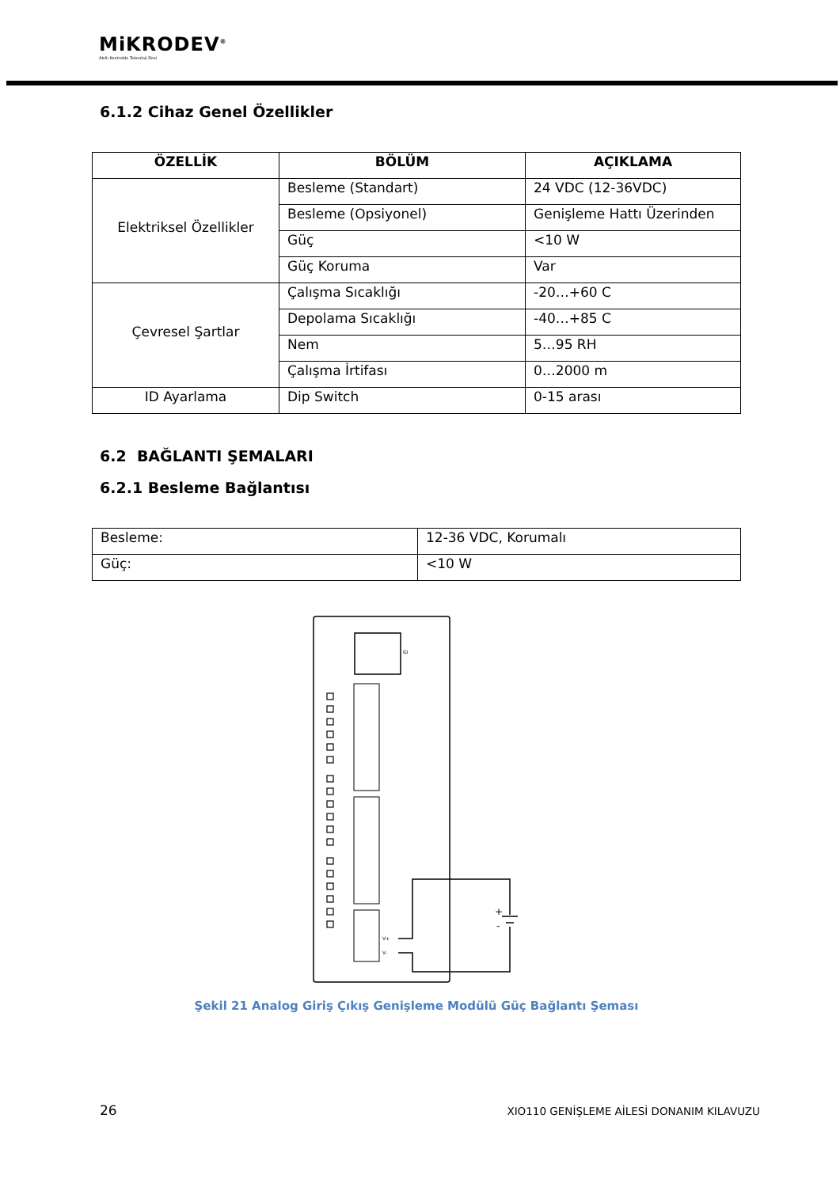MiKRODEV<sup>®</sup>
Akıllı Kontrolde Teknoloji Devi
6.1.2 Cihaz Genel Özellikler
| ÖZELLİK | BÖLÜM | AÇIKLAMA |
| --- | --- | --- |
| Elektriksel Özellikler | Besleme (Standart) | 24 VDC (12-36VDC) |
| | Besleme (Opsiyonel) | Genişleme Hattı Üzerinden |
| | Güç | <10 W |
| | Güç Koruma | Var |
| Çevresel Şartlar | Çalışma Sıcaklığı | -20…+60 C |
| | Depolama Sıcaklığı | -40…+85 C |
| | Nem | 5…95 RH |
| | Çalışma İrtifası | 0…2000 m |
| ID Ayarlama | Dip Switch | 0-15 arası |
6.2 BAĞLANTI ŞEMALARI
6.2.1 Besleme Bağlantısı
| Besleme: | 12-36 VDC, Korumalı |
| Güç: | <10 W |
ID
V+
V-
+
-
Şekil 21 Analog Giriş Çıkış Genişleme Modülü Güç Bağlantı Şeması
26 XIO110 GENİŞLEME AİLESİ DONANIM KILAVUZU